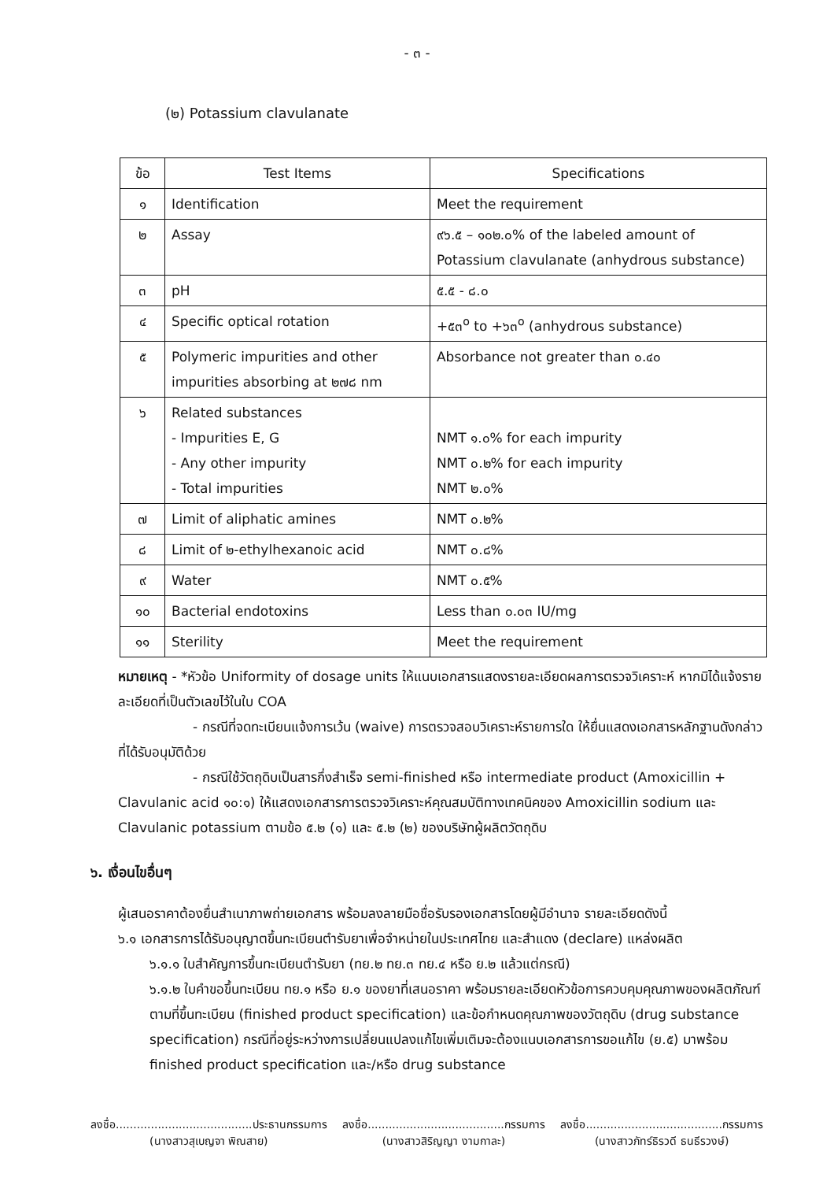- ๓ -
(๒) Potassium clavulanate
| ข้อ | Test Items | Specifications |
| --- | --- | --- |
| ๑ | Identification | Meet the requirement |
| ๒ | Assay | ๙๖.๕ – ๑๐๒.๐% of the labeled amount of Potassium clavulanate (anhydrous substance) |
| ๓ | pH | ๕.๕ - ๘.๐ |
| ๔ | Specific optical rotation | +๕๓<sup>o</sup> to +๖๓<sup>o</sup> (anhydrous substance) |
| ๕ | Polymeric impurities and other impurities absorbing at ๒๗๘ nm | Absorbance not greater than ๐.๔๐ |
| ๖ | Related substances - Impurities E, G - Any other impurity - Total impurities | NMT ๑.๐% for each impurity NMT ๐.๒% for each impurity NMT ๒.๐% |
| ๗ | Limit of aliphatic amines | NMT ๐.๒% |
| ๘ | Limit of ๒-ethylhexanoic acid | NMT ๐.๘% |
| ๙ | Water | NMT ๐.๕% |
| ๑๐ | Bacterial endotoxins | Less than ๐.๐๓ IU/mg |
| ๑๑ | Sterility | Meet the requirement |
หมายเหตุ - *หัวข้อ Uniformity of dosage units ให้แนบเอกสารแสดงรายละเอียดผลการตรวจวิเคราะห์ หากมิได้แจ้งรายละเอียดที่เป็นตัวเลขไว้ในใบ COA
- กรณีที่จดทะเบียนแจ้งการเว้น (waive) การตรวจสอบวิเคราะห์รายการใด ให้ยื่นแสดงเอกสารหลักฐานดังกล่าวที่ได้รับอนุมัติด้วย
- กรณีใช้วัตถุดิบเป็นสารกึ่งสำเร็จ semi-finished หรือ intermediate product (Amoxicillin + Clavulanic acid ๑๐:๑) ให้แสดงเอกสารการตรวจวิเคราะห์คุณสมบัติทางเทคนิคของ Amoxicillin sodium และ Clavulanic potassium ตามข้อ ๕.๒ (๑) และ ๕.๒ (๒) ของบริษัทผู้ผลิตวัตถุดิบ
๖. เงื่อนไขอื่นๆ
ผู้เสนอราคาต้องยื่นสำเนาภาพถ่ายเอกสาร พร้อมลงลายมือชื่อรับรองเอกสารโดยผู้มีอำนาจ รายละเอียดดังนี้
๖.๑ เอกสารการได้รับอนุญาตขึ้นทะเบียนตำรับยาเพื่อจำหน่ายในประเทศไทย และสำแดง (declare) แหล่งผลิต
๖.๑.๑ ใบสำคัญการขึ้นทะเบียนตำรับยา (ทย.๒ ทย.๓ ทย.๔ หรือ ย.๒ แล้วแต่กรณี)
๖.๑.๒ ใบคำขอขึ้นทะเบียน ทย.๑ หรือ ย.๑ ของยาที่เสนอราคา พร้อมรายละเอียดหัวข้อการควบคุมคุณภาพของผลิตภัณฑ์ตามที่ขึ้นทะเบียน (finished product specification) และข้อกำหนดคุณภาพของวัตถุดิบ (drug substance specification) กรณีที่อยู่ระหว่างการเปลี่ยนแปลงแก้ไขเพิ่มเติมจะต้องแนบเอกสารการขอแก้ไข (ย.๕) มาพร้อม finished product specification และ/หรือ drug substance
ลงชื่อ.......................................ประธานกรรมการ
(นางสาวสุเบญจา พิณสาย)
ลงชื่อ.......................................กรรมการ
(นางสาวสิริญญา งามกาละ)
ลงชื่อ.......................................กรรมการ
(นางสาวภัทร์ธิรวดี ธนธีรวงษ์)